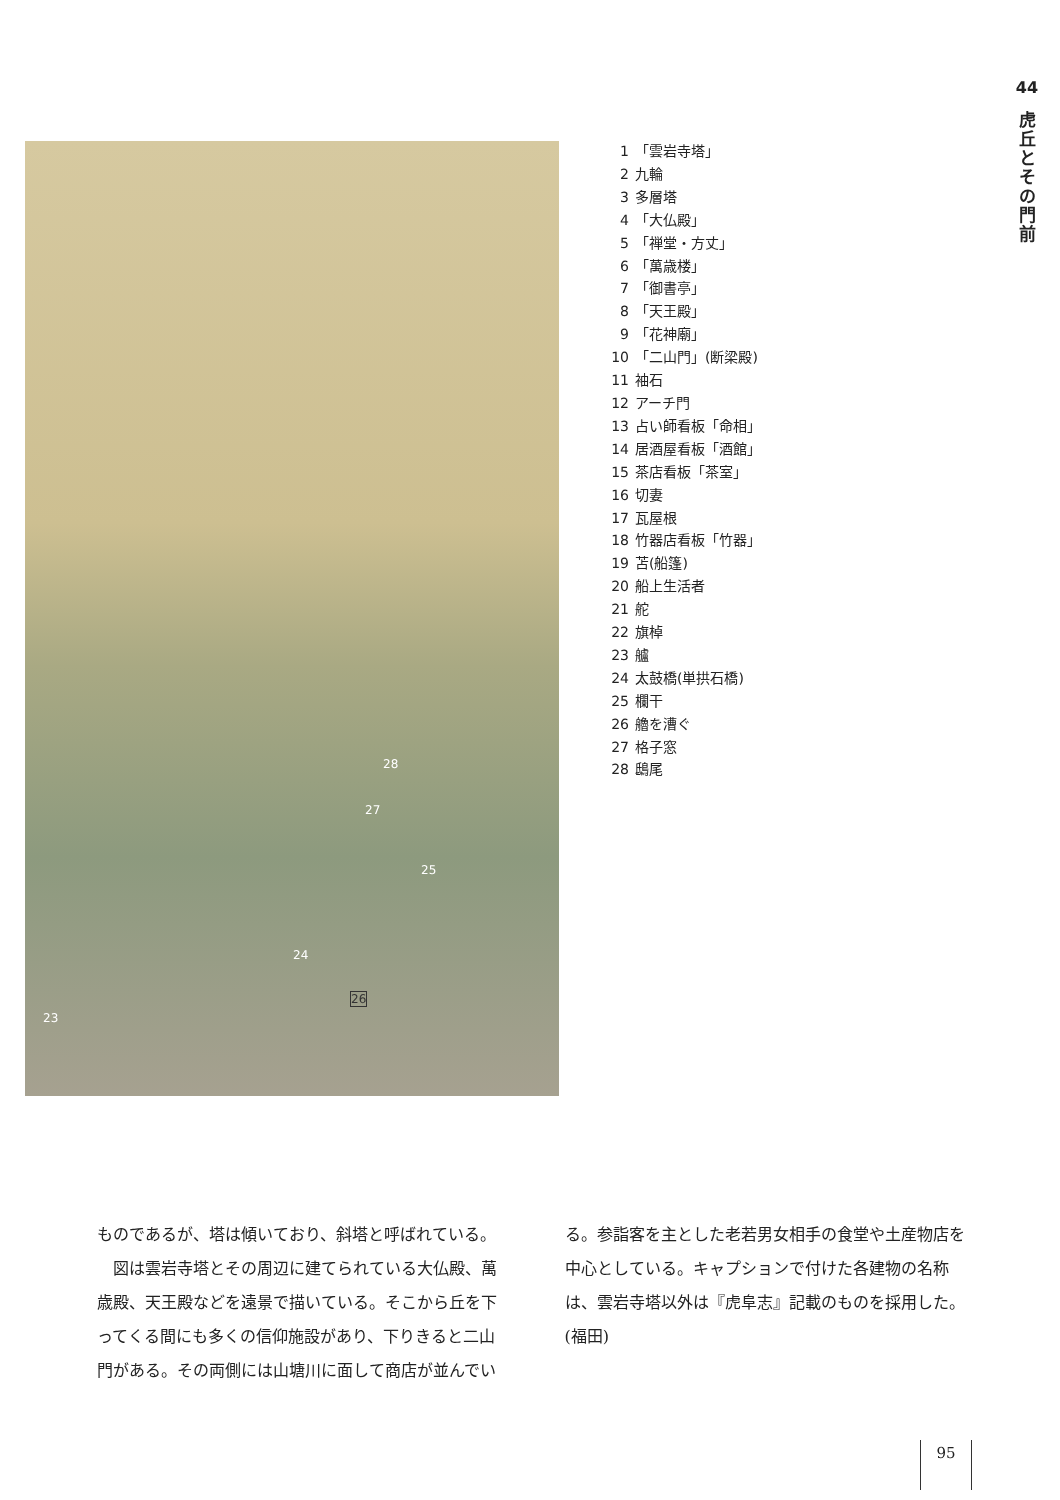44
虎
丘
と
そ
の
門
前
28
27
25
24
26
23
1 「雲岩寺塔」
2 九輪
3 多層塔
4 「大仏殿」
5 「禅堂・方丈」
6 「萬歳楼」
7 「御書亭」
8 「天王殿」
9 「花神廟」
10 「二山門」(断梁殿)
11 袖石
12 アーチ門
13 占い師看板「命相」
14 居酒屋看板「酒館」
15 茶店看板「茶室」
16 切妻
17 瓦屋根
18 竹器店看板「竹器」
19 苫(船篷)
20 船上生活者
21 舵
22 旗棹
23 艫
24 太鼓橋(単拱石橋)
25 欄干
26 艪を漕ぐ
27 格子窓
28 鴟尾
ものであるが、塔は傾いており、斜塔と呼ばれている。
　図は雲岩寺塔とその周辺に建てられている大仏殿、萬歳殿、天王殿などを遠景で描いている。そこから丘を下ってくる間にも多くの信仰施設があり、下りきると二山門がある。その両側には山塘川に面して商店が並んでいる。参詣客を主とした老若男女相手の食堂や土産物店を中心としている。キャプションで付けた各建物の名称は、雲岩寺塔以外は『虎阜志』記載のものを採用した。(福田)
95